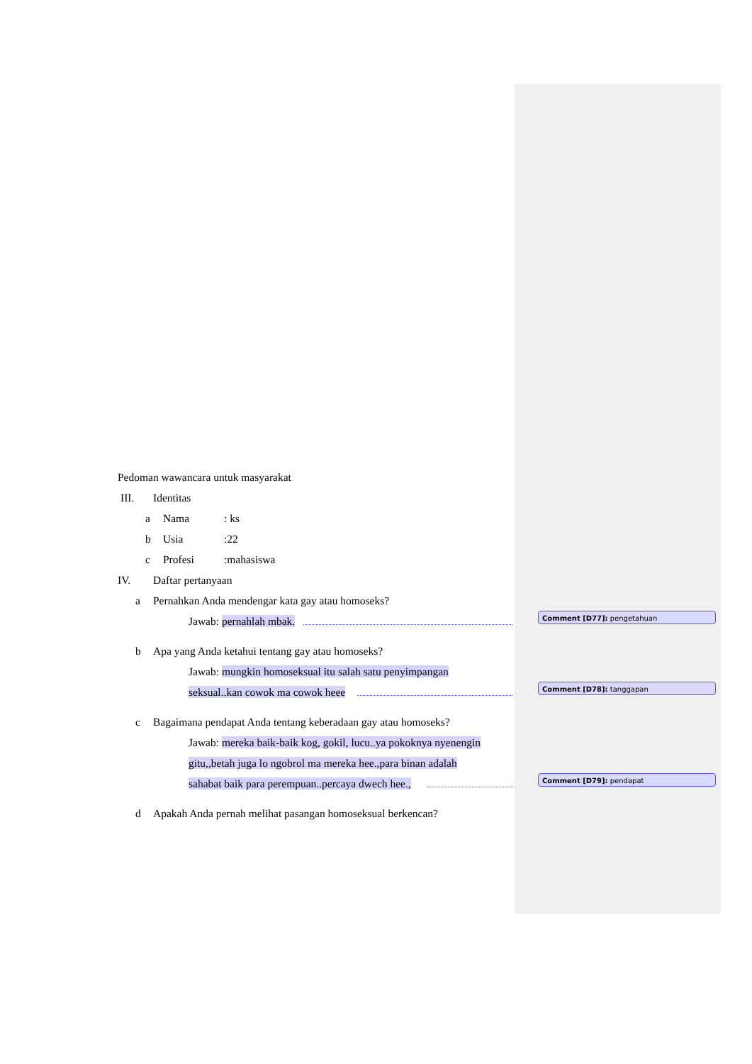Pedoman wawancara untuk masyarakat
III. Identitas
a Nama: ks
b Usia:22
c Profesi:mahasiswa
IV. Daftar pertanyaan
a Pernahkan Anda mendengar kata gay atau homoseks?
Jawab: pernahlah mbak.
b Apa yang Anda ketahui tentang gay atau homoseks?
Jawab: mungkin homoseksual itu salah satu penyimpangan
seksual..kan cowok ma cowok heee
c Bagaimana pendapat Anda tentang keberadaan gay atau homoseks?
Jawab: mereka baik-baik kog, gokil, lucu..ya pokoknya nyenengin
gitu,,betah juga lo ngobrol ma mereka hee.,para binan adalah
sahabat baik para perempuan..percaya dwech hee.,
d Apakah Anda pernah melihat pasangan homoseksual berkencan?
Comment [D77]: pengetahuan
Comment [D78]: tanggapan
Comment [D79]: pendapat